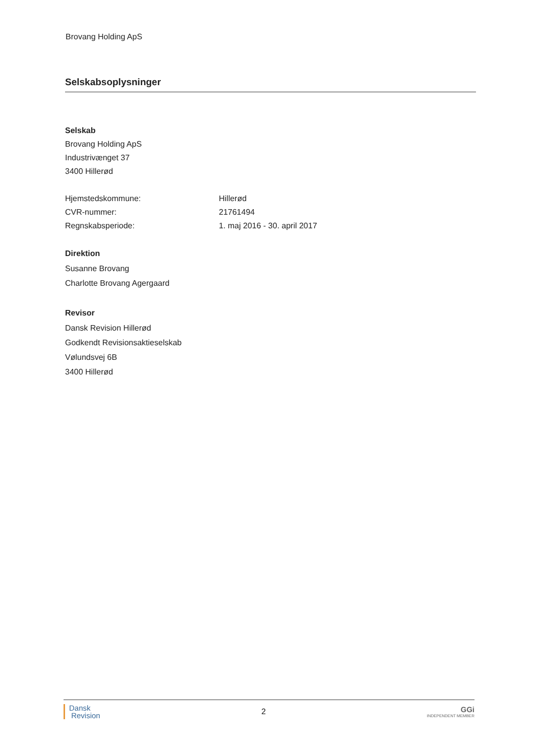Brovang Holding ApS
Selskabsoplysninger
Selskab
Brovang Holding ApS
Industrivænget 37
3400 Hillerød
Hjemstedskommune: Hillerød
CVR-nummer: 21761494
Regnskabsperiode: 1. maj 2016 - 30. april 2017
Direktion
Susanne Brovang
Charlotte Brovang Agergaard
Revisor
Dansk Revision Hillerød
Godkendt Revisionsaktieselskab
Vølundsvej 6B
3400 Hillerød
Dansk
Revision
2 GGi
INDEPENDENT MEMBER